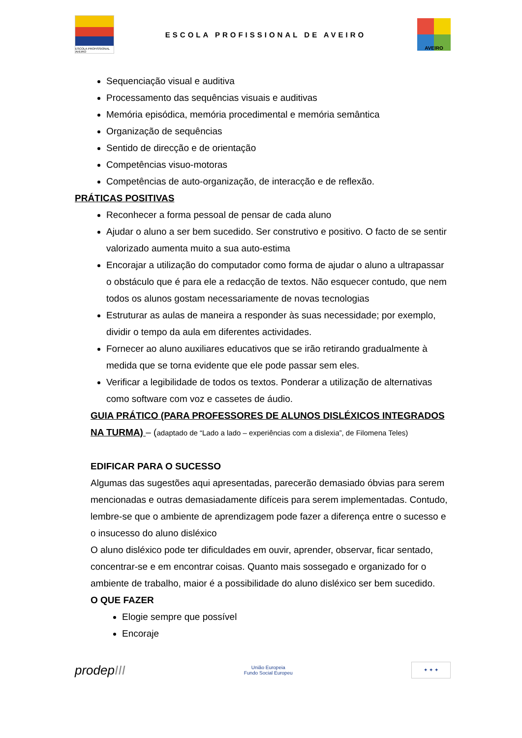ESCOLA PROFISSIONAL AVEIRO
ESCOLA PROFISSIONAL DE AVEIRO
AVEIRO
Sequenciação visual e auditiva
Processamento das sequências visuais e auditivas
Memória episódica, memória procedimental e memória semântica
Organização de sequências
Sentido de direcção e de orientação
Competências visuo-motoras
Competências de auto-organização, de interacção e de reflexão.
PRÁTICAS POSITIVAS
Reconhecer a forma pessoal de pensar de cada aluno
Ajudar o aluno a ser bem sucedido. Ser construtivo e positivo. O facto de se sentir valorizado aumenta muito a sua auto-estima
Encorajar a utilização do computador como forma de ajudar o aluno a ultrapassar o obstáculo que é para ele a redacção de textos. Não esquecer contudo, que nem todos os alunos gostam necessariamente de novas tecnologias
Estruturar as aulas de maneira a responder às suas necessidade; por exemplo, dividir o tempo da aula em diferentes actividades.
Fornecer ao aluno auxiliares educativos que se irão retirando gradualmente à medida que se torna evidente que ele pode passar sem eles.
Verificar a legibilidade de todos os textos. Ponderar a utilização de alternativas como software com voz e cassetes de áudio.
GUIA PRÁTICO (PARA PROFESSORES DE ALUNOS DISLÉXICOS INTEGRADOS NA TURMA) – (adaptado de “Lado a lado – experiências com a dislexia”, de Filomena Teles)
EDIFICAR PARA O SUCESSO
Algumas das sugestões aqui apresentadas, parecerão demasiado óbvias para serem mencionadas e outras demasiadamente difíceis para serem implementadas. Contudo, lembre-se que o ambiente de aprendizagem pode fazer a diferença entre o sucesso e o insucesso do aluno disléxico
O aluno disléxico pode ter dificuldades em ouvir, aprender, observar, ficar sentado, concentrar-se e em encontrar coisas. Quanto mais sossegado e organizado for o ambiente de trabalho, maior é a possibilidade do aluno disléxico ser bem sucedido.
O QUE FAZER
Elogie sempre que possível
Encoraje
prodepIII
União Europeia
Fundo Social Europeu
✦ ✦ ✦